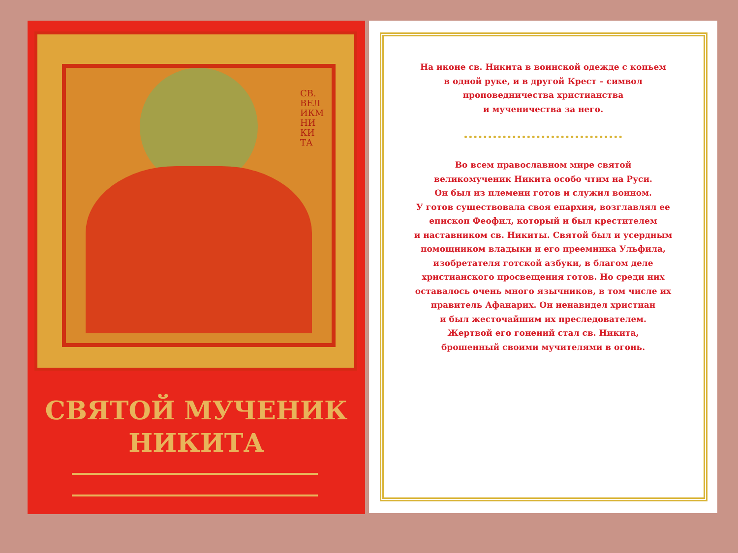СВ. ВЕЛ ИКМ НИ КИ ТА
СВЯТОЙ МУЧЕНИК
НИКИТА
На иконе св. Никита в воинской одежде с копьем
в одной руке, и в другой Крест – символ
проповедничества христианства
и мученичества за него.
Во всем православном мире святой
великомученик Никита особо чтим на Руси.
Он был из племени готов и служил воином.
У готов существовала своя епархия, возглавлял ее
епископ Феофил, который и был крестителем
и наставником св. Никиты. Святой был и усердным
помощником владыки и его преемника Ульфила,
изобретателя готской азбуки, в благом деле
христианского просвещения готов. Но среди них
оставалось очень много язычников, в том числе их
правитель Афанарих. Он ненавидел христиан
и был жесточайшим их преследователем.
Жертвой его гонений стал св. Никита,
брошенный своими мучителями в огонь.